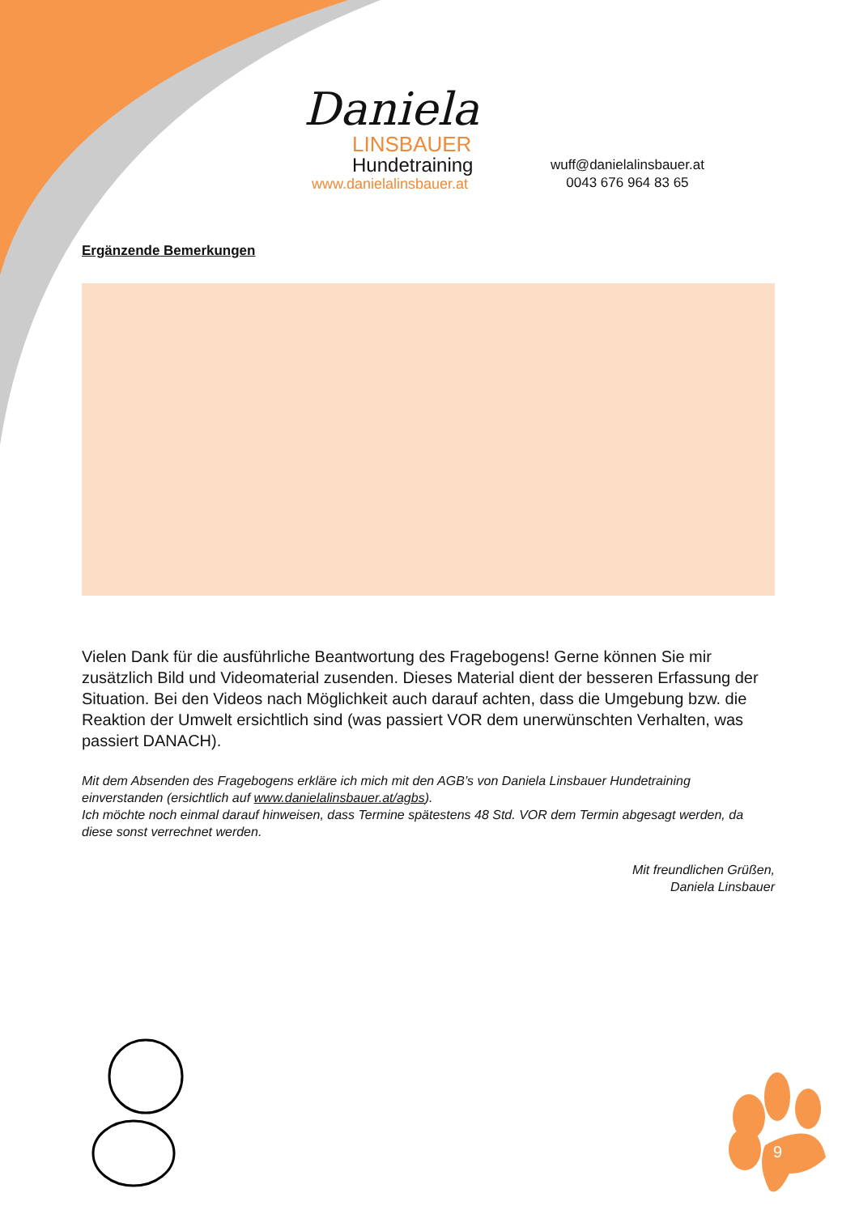Daniela
LINSBAUER
Hundetraining
www.danielalinsbauer.at
wuff@danielalinsbauer.at
0043 676 964 83 65
Ergänzende Bemerkungen
Vielen Dank für die ausführliche Beantwortung des Fragebogens! Gerne können Sie mir zusätzlich Bild und Videomaterial zusenden. Dieses Material dient der besseren Erfassung der Situation. Bei den Videos nach Möglichkeit auch darauf achten, dass die Umgebung bzw. die Reaktion der Umwelt ersichtlich sind (was passiert VOR dem unerwünschten Verhalten, was passiert DANACH).
Mit dem Absenden des Fragebogens erkläre ich mich mit den AGB’s von Daniela Linsbauer Hundetraining einverstanden (ersichtlich auf www.danielalinsbauer.at/agbs).
Ich möchte noch einmal darauf hinweisen, dass Termine spätestens 48 Std. VOR dem Termin abgesagt werden, da diese sonst verrechnet werden.
Mit freundlichen Grüßen,
Daniela Linsbauer
9